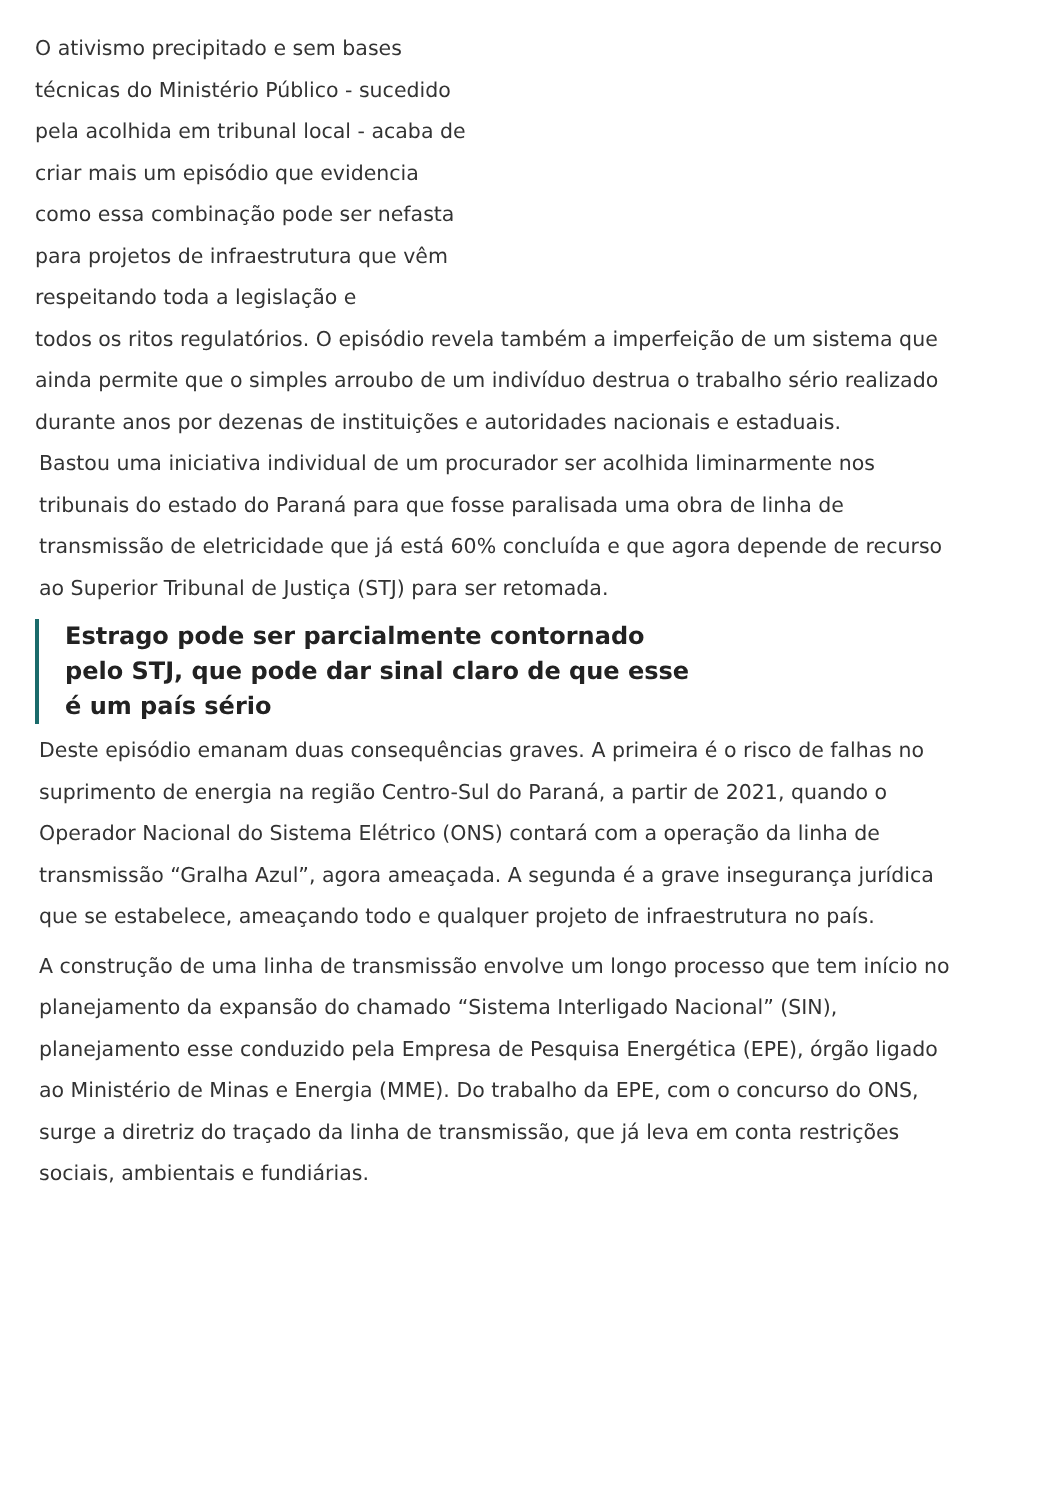O ativismo precipitado e sem bases técnicas do Ministério Público - sucedido pela acolhida em tribunal local - acaba de criar mais um episódio que evidencia como essa combinação pode ser nefasta para projetos de infraestrutura que vêm respeitando toda a legislação e
todos os ritos regulatórios. O episódio revela também a imperfeição de um sistema que ainda permite que o simples arroubo de um indivíduo destrua o trabalho sério realizado durante anos por dezenas de instituições e autoridades nacionais e estaduais.
Bastou uma iniciativa individual de um procurador ser acolhida liminarmente nos tribunais do estado do Paraná para que fosse paralisada uma obra de linha de transmissão de eletricidade que já está 60% concluída e que agora depende de recurso ao Superior Tribunal de Justiça (STJ) para ser retomada.
Estrago pode ser parcialmente contornado pelo STJ, que pode dar sinal claro de que esse é um país sério
Deste episódio emanam duas consequências graves. A primeira é o risco de falhas no suprimento de energia na região Centro-Sul do Paraná, a partir de 2021, quando o Operador Nacional do Sistema Elétrico (ONS) contará com a operação da linha de transmissão “Gralha Azul”, agora ameaçada. A segunda é a grave insegurança jurídica que se estabelece, ameaçando todo e qualquer projeto de infraestrutura no país.
A construção de uma linha de transmissão envolve um longo processo que tem início no planejamento da expansão do chamado “Sistema Interligado Nacional” (SIN), planejamento esse conduzido pela Empresa de Pesquisa Energética (EPE), órgão ligado ao Ministério de Minas e Energia (MME). Do trabalho da EPE, com o concurso do ONS, surge a diretriz do traçado da linha de transmissão, que já leva em conta restrições sociais, ambientais e fundiárias.